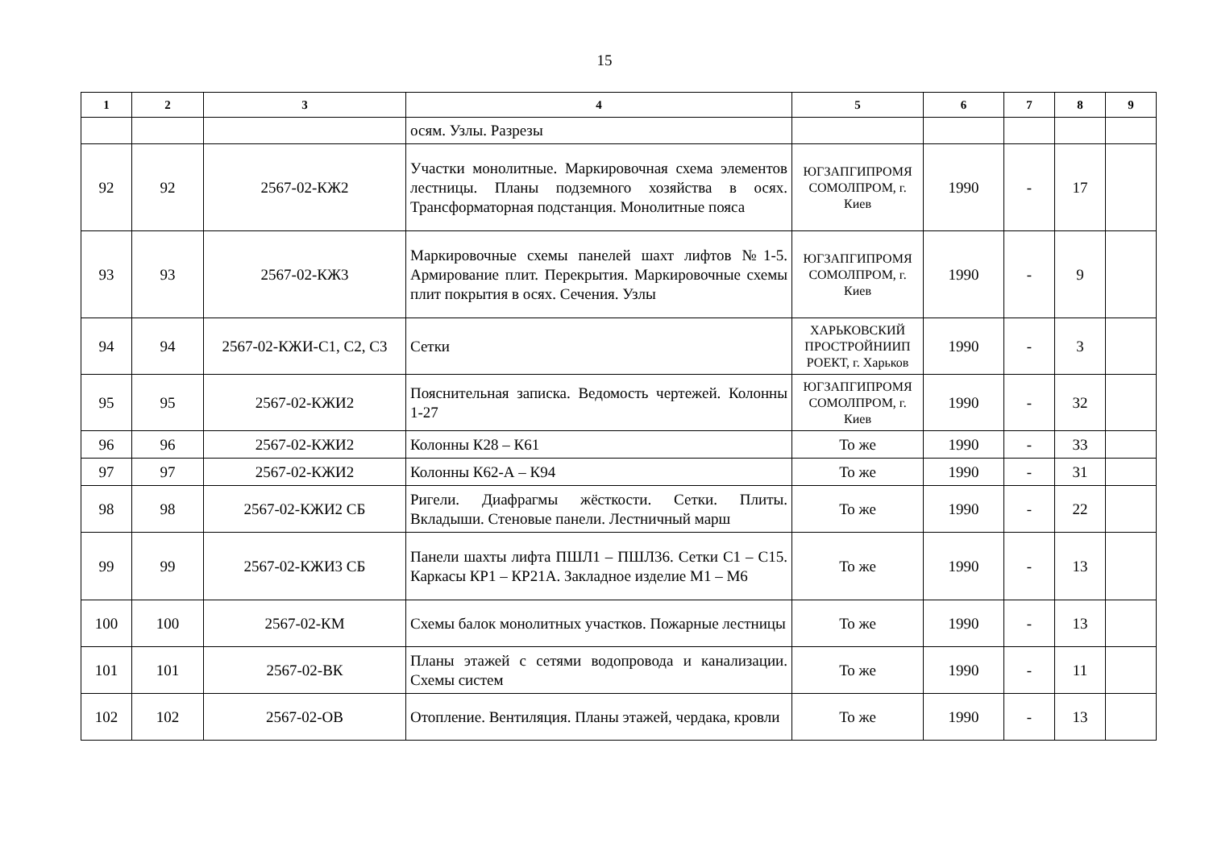15
| 1 | 2 | 3 | 4 | 5 | 6 | 7 | 8 | 9 |
| --- | --- | --- | --- | --- | --- | --- | --- | --- |
| | | | осям. Узлы. Разрезы | | | | | |
| 92 | 92 | 2567-02-КЖ2 | Участки монолитные. Маркировочная схема элементов лестницы. Планы подземного хозяйства в осях. Трансформаторная подстанция. Монолитные пояса | ЮГЗАПГИПРОМЯ СОМОЛПРОМ, г. Киев | 1990 | - | 17 | |
| 93 | 93 | 2567-02-КЖ3 | Маркировочные схемы панелей шахт лифтов №1-5. Армирование плит. Перекрытия. Маркировочные схемы плит покрытия в осях. Сечения. Узлы | ЮГЗАПГИПРОМЯ СОМОЛПРОМ, г. Киев | 1990 | - | 9 | |
| 94 | 94 | 2567-02-КЖИ-С1, С2, С3 | Сетки | ХАРЬКОВСКИЙ ПРОСТРОЙНИИП РОЕКТ, г. Харьков | 1990 | - | 3 | |
| 95 | 95 | 2567-02-КЖИ2 | Пояснительная записка. Ведомость чертежей. Колонны 1-27 | ЮГЗАПГИПРОМЯ СОМОЛПРОМ, г. Киев | 1990 | - | 32 | |
| 96 | 96 | 2567-02-КЖИ2 | Колонны К28 – К61 | То же | 1990 | - | 33 | |
| 97 | 97 | 2567-02-КЖИ2 | Колонны К62-А – К94 | То же | 1990 | - | 31 | |
| 98 | 98 | 2567-02-КЖИ2 СБ | Ригели. Диафрагмы жёсткости. Сетки. Плиты. Вкладыши. Стеновые панели. Лестничный марш | То же | 1990 | - | 22 | |
| 99 | 99 | 2567-02-КЖИ3 СБ | Панели шахты лифта ПШЛ1 – ПШЛ36. Сетки С1 – С15. Каркасы КР1 – КР21А. Закладное изделие М1 – М6 | То же | 1990 | - | 13 | |
| 100 | 100 | 2567-02-КМ | Схемы балок монолитных участков. Пожарные лестницы | То же | 1990 | - | 13 | |
| 101 | 101 | 2567-02-ВК | Планы этажей с сетями водопровода и канализации. Схемы систем | То же | 1990 | - | 11 | |
| 102 | 102 | 2567-02-ОВ | Отопление. Вентиляция. Планы этажей, чердака, кровли | То же | 1990 | - | 13 | |